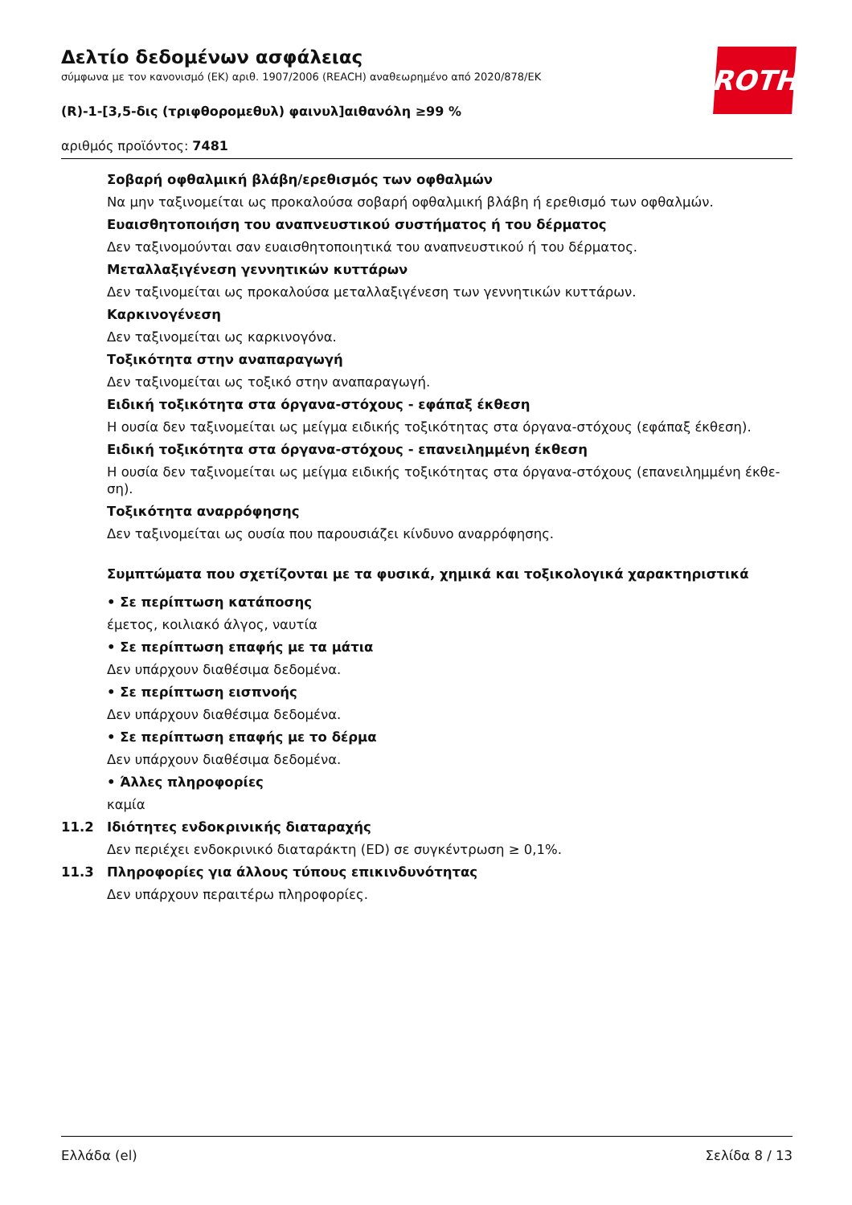Δελτίο δεδομένων ασφάλειας
σύμφωνα με τον κανονισμό (ΕΚ) αριθ. 1907/2006 (REACH) αναθεωρημένο από 2020/878/ΕΚ
(R)-1-[3,5-δις (τριφθορομεθυλ) φαινυλ]αιθανόλη ≥99 %
αριθμός προϊόντος: 7481
ROTH
Σοβαρή οφθαλμική βλάβη/ερεθισμός των οφθαλμών
Να μην ταξινομείται ως προκαλούσα σοβαρή οφθαλμική βλάβη ή ερεθισμό των οφθαλμών.
Ευαισθητοποιήση του αναπνευστικού συστήματος ή του δέρματος
Δεν ταξινομούνται σαν ευαισθητοποιητικά του αναπνευστικού ή του δέρματος.
Μεταλλαξιγένεση γεννητικών κυττάρων
Δεν ταξινομείται ως προκαλούσα μεταλλαξιγένεση των γεννητικών κυττάρων.
Καρκινογένεση
Δεν ταξινομείται ως καρκινογόνα.
Τοξικότητα στην αναπαραγωγή
Δεν ταξινομείται ως τοξικό στην αναπαραγωγή.
Ειδική τοξικότητα στα όργανα-στόχους - εφάπαξ έκθεση
Η ουσία δεν ταξινομείται ως μείγμα ειδικής τοξικότητας στα όργανα-στόχους (εφάπαξ έκθεση).
Ειδική τοξικότητα στα όργανα-στόχους - επανειλημμένη έκθεση
Η ουσία δεν ταξινομείται ως μείγμα ειδικής τοξικότητας στα όργανα-στόχους (επανειλημμένη έκθε-
ση).
Τοξικότητα αναρρόφησης
Δεν ταξινομείται ως ουσία που παρουσιάζει κίνδυνο αναρρόφησης.
Συμπτώματα που σχετίζονται με τα φυσικά, χημικά και τοξικολογικά χαρακτηριστικά
• Σε περίπτωση κατάποσης
έμετος, κοιλιακό άλγος, ναυτία
• Σε περίπτωση επαφής με τα μάτια
Δεν υπάρχουν διαθέσιμα δεδομένα.
• Σε περίπτωση εισπνοής
Δεν υπάρχουν διαθέσιμα δεδομένα.
• Σε περίπτωση επαφής με το δέρμα
Δεν υπάρχουν διαθέσιμα δεδομένα.
• Άλλες πληροφορίες
καμία
11.2 Ιδιότητες ενδοκρινικής διαταραχής
Δεν περιέχει ενδοκρινικό διαταράκτη (ED) σε συγκέντρωση ≥ 0,1%.
11.3 Πληροφορίες για άλλους τύπους επικινδυνότητας
Δεν υπάρχουν περαιτέρω πληροφορίες.
Ελλάδα (el) Σελίδα 8 / 13